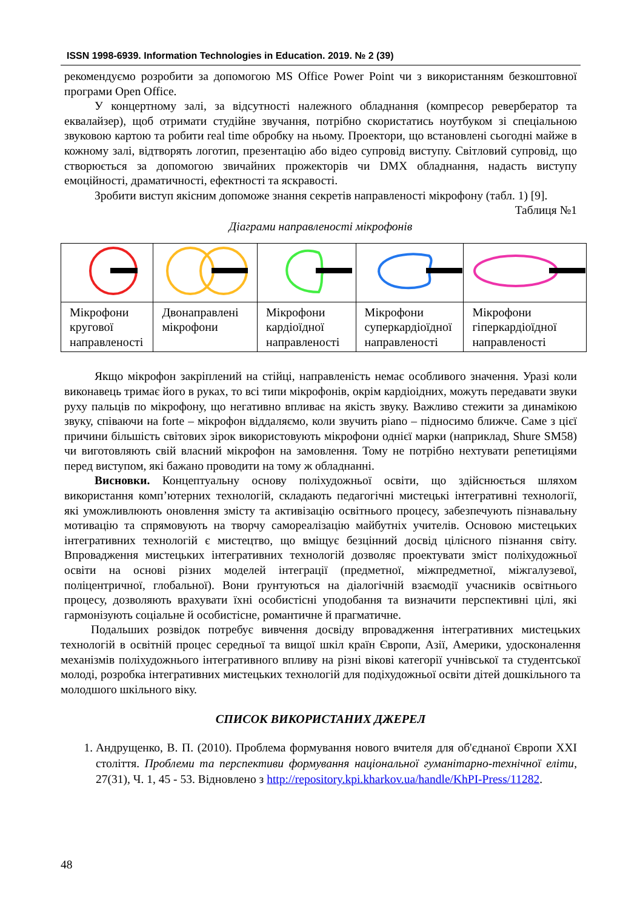ISSN 1998-6939. Information Technologies in Education. 2019. № 2 (39)
рекомендуємо розробити за допомогою MS Office Power Point чи з використанням безкоштовної програми Open Office.
У концертному залі, за відсутності належного обладнання (компресор ревербератор та еквалайзер), щоб отримати студійне звучання, потрібно скористатись ноутбуком зі спеціальною звуковою картою та робити real time обробку на ньому. Проектори, що встановлені сьогодні майже в кожному залі, відтворять логотип, презентацію або відео супровід виступу. Світловий супровід, що створюється за допомогою звичайних прожекторів чи DMX обладнання, надасть виступу емоційності, драматичності, ефектності та яскравості.
Зробити виступ якісним допоможе знання секретів направленості мікрофону (табл. 1) [9].
Таблиця №1
Діаграми направленості мікрофонів
| Мікрофони кругової направленості | Двонаправлені мікрофони | Мікрофони кардіоїдної направленості | Мікрофони суперкардіоїдної направленості | Мікрофони гіперкардіоїдної направленості |
Якщо мікрофон закріплений на стійці, направленість немає особливого значення. Уразі коли виконавець тримає його в руках, то всі типи мікрофонів, окрім кардіоідних, можуть передавати звуки руху пальців по мікрофону, що негативно впливає на якість звуку. Важливо стежити за динамікою звуку, співаючи на forte – мікрофон віддаляємо, коли звучить piano – підносимо ближче. Саме з цієї причини більшість світових зірок використовують мікрофони однієї марки (наприклад, Shure SM58) чи виготовляють свій власний мікрофон на замовлення. Тому не потрібно нехтувати репетиціями перед виступом, які бажано проводити на тому ж обладнанні.
Висновки. Концептуальну основу поліхудожньої освіти, що здійснюється шляхом використання комп’ютерних технологій, складають педагогічні мистецькі інтегративні технології, які уможливлюють оновлення змісту та активізацію освітнього процесу, забезпечують пізнавальну мотивацію та спрямовують на творчу самореалізацію майбутніх учителів. Основою мистецьких інтегративних технологій є мистецтво, що вміщує безцінний досвід цілісного пізнання світу. Впровадження мистецьких інтегративних технологій дозволяє проектувати зміст поліхудожньої освіти на основі різних моделей інтеграції (предметної, міжпредметної, міжгалузевої, поліцентричної, глобальної). Вони ґрунтуються на діалогічній взаємодії учасників освітнього процесу, дозволяють врахувати їхні особистісні уподобання та визначити перспективні цілі, які гармонізують соціальне й особистісне, романтичне й прагматичне.
Подальших розвідок потребує вивчення досвіду впровадження інтегративних мистецьких технологій в освітній процес середньої та вищої шкіл країн Європи, Азії, Америки, удосконалення механізмів поліхудожнього інтегративного впливу на різні вікові категорії учнівської та студентської молоді, розробка інтегративних мистецьких технологій для подіхудожньої освіти дітей дошкільного та молодшого шкільного віку.
СПИСОК ВИКОРИСТАНИХ ДЖЕРЕЛ
1. Андрущенко, В. П. (2010). Проблема формування нового вчителя для об'єднаної Європи XXI століття. Проблеми та перспективи формування національної гуманітарно-технічної еліти, 27(31), Ч. 1, 45 - 53. Відновлено з http://repository.kpi.kharkov.ua/handle/KhPI-Press/11282.
48